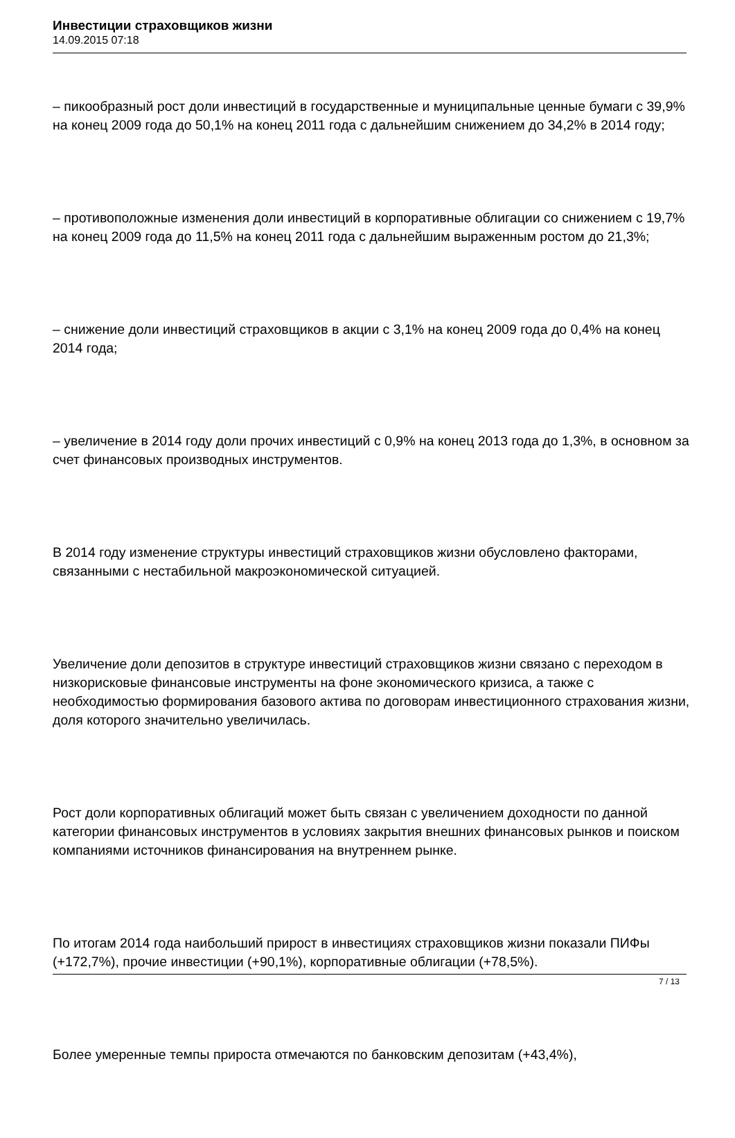Инвестиции страховщиков жизни
14.09.2015 07:18
– пикообразный рост доли инвестиций в государственные и муниципальные ценные бумаги с 39,9% на конец 2009 года до 50,1% на конец 2011 года с дальнейшим снижением до 34,2% в 2014 году;
– противоположные изменения доли инвестиций в корпоративные облигации со снижением с 19,7% на конец 2009 года до 11,5% на конец 2011 года с дальнейшим выраженным ростом до 21,3%;
– снижение доли инвестиций страховщиков в акции с 3,1% на конец 2009 года до 0,4% на конец 2014 года;
– увеличение в 2014 году доли прочих инвестиций с 0,9% на конец 2013 года до 1,3%, в основном за счет финансовых производных инструментов.
В 2014 году изменение структуры инвестиций страховщиков жизни обусловлено факторами, связанными с нестабильной макроэкономической ситуацией.
Увеличение доли депозитов в структуре инвестиций страховщиков жизни связано с переходом в низкорисковые финансовые инструменты на фоне экономического кризиса, а также с необходимостью формирования базового актива по договорам инвестиционного страхования жизни, доля которого значительно увеличилась.
Рост доли корпоративных облигаций может быть связан с увеличением доходности по данной категории финансовых инструментов в условиях закрытия внешних финансовых рынков и поиском компаниями источников финансирования на внутреннем рынке.
По итогам 2014 года наибольший прирост в инвестициях страховщиков жизни показали ПИФы (+172,7%), прочие инвестиции (+90,1%), корпоративные облигации (+78,5%).
Более умеренные темпы прироста отмечаются по банковским депозитам (+43,4%),
7 / 13